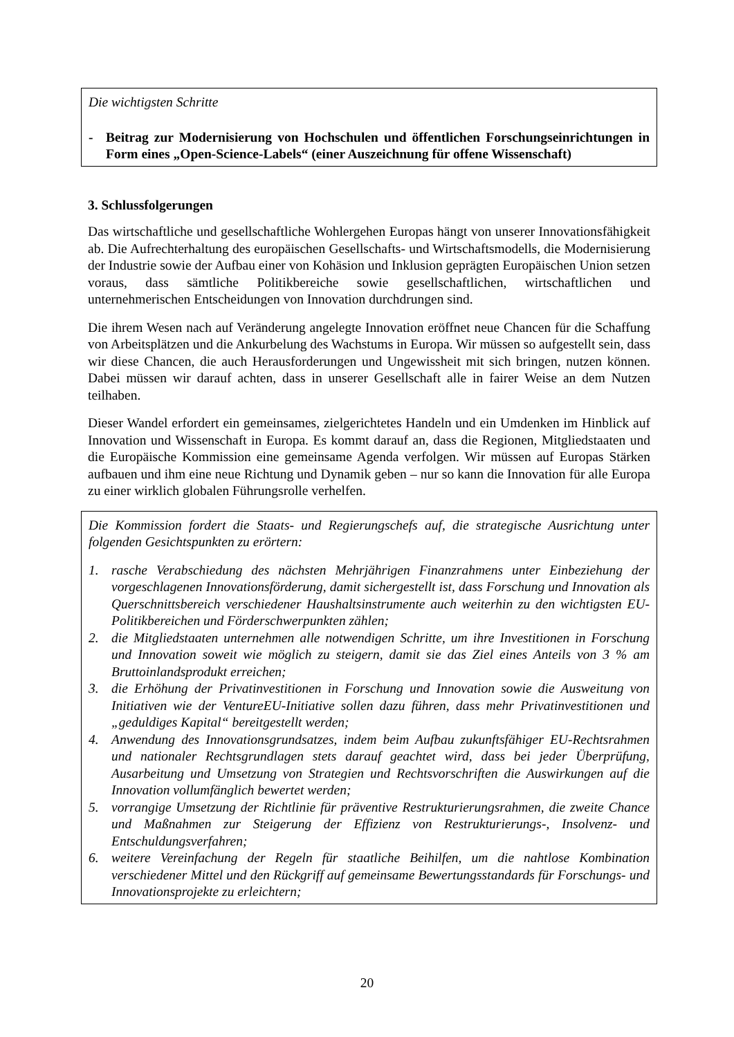Die wichtigsten Schritte
- Beitrag zur Modernisierung von Hochschulen und öffentlichen Forschungseinrichtungen in Form eines „Open-Science-Labels“ (einer Auszeichnung für offene Wissenschaft)
3. Schlussfolgerungen
Das wirtschaftliche und gesellschaftliche Wohlergehen Europas hängt von unserer Innovationsfähigkeit ab. Die Aufrechterhaltung des europäischen Gesellschafts- und Wirtschaftsmodells, die Modernisierung der Industrie sowie der Aufbau einer von Kohäsion und Inklusion geprägten Europäischen Union setzen voraus, dass sämtliche Politikbereiche sowie gesellschaftlichen, wirtschaftlichen und unternehmerischen Entscheidungen von Innovation durchdrungen sind.
Die ihrem Wesen nach auf Veränderung angelegte Innovation eröffnet neue Chancen für die Schaffung von Arbeitsplätzen und die Ankurbelung des Wachstums in Europa. Wir müssen so aufgestellt sein, dass wir diese Chancen, die auch Herausforderungen und Ungewissheit mit sich bringen, nutzen können. Dabei müssen wir darauf achten, dass in unserer Gesellschaft alle in fairer Weise an dem Nutzen teilhaben.
Dieser Wandel erfordert ein gemeinsames, zielgerichtetes Handeln und ein Umdenken im Hinblick auf Innovation und Wissenschaft in Europa. Es kommt darauf an, dass die Regionen, Mitgliedstaaten und die Europäische Kommission eine gemeinsame Agenda verfolgen. Wir müssen auf Europas Stärken aufbauen und ihm eine neue Richtung und Dynamik geben – nur so kann die Innovation für alle Europa zu einer wirklich globalen Führungsrolle verhelfen.
Die Kommission fordert die Staats- und Regierungschefs auf, die strategische Ausrichtung unter folgenden Gesichtspunkten zu erörtern:
1. rasche Verabschiedung des nächsten Mehrjährigen Finanzrahmens unter Einbeziehung der vorgeschlagenen Innovationsförderung, damit sichergestellt ist, dass Forschung und Innovation als Querschnittsbereich verschiedener Haushaltsinstrumente auch weiterhin zu den wichtigsten EU-Politikbereichen und Förderschwerpunkten zählen;
2. die Mitgliedstaaten unternehmen alle notwendigen Schritte, um ihre Investitionen in Forschung und Innovation soweit wie möglich zu steigern, damit sie das Ziel eines Anteils von 3 % am Bruttoinlandsprodukt erreichen;
3. die Erhöhung der Privatinvestitionen in Forschung und Innovation sowie die Ausweitung von Initiativen wie der VentureEU-Initiative sollen dazu führen, dass mehr Privatinvestitionen und „geduldiges Kapital“ bereitgestellt werden;
4. Anwendung des Innovationsgrundsatzes, indem beim Aufbau zukunftsfähiger EU-Rechtsrahmen und nationaler Rechtsgrundlagen stets darauf geachtet wird, dass bei jeder Überprüfung, Ausarbeitung und Umsetzung von Strategien und Rechtsvorschriften die Auswirkungen auf die Innovation vollumfänglich bewertet werden;
5. vorrangige Umsetzung der Richtlinie für präventive Restrukturierungsrahmen, die zweite Chance und Maßnahmen zur Steigerung der Effizienz von Restrukturierungs-, Insolvenz- und Entschuldungsverfahren;
6. weitere Vereinfachung der Regeln für staatliche Beihilfen, um die nahtlose Kombination verschiedener Mittel und den Rückgriff auf gemeinsame Bewertungsstandards für Forschungs- und Innovationsprojekte zu erleichtern;
20